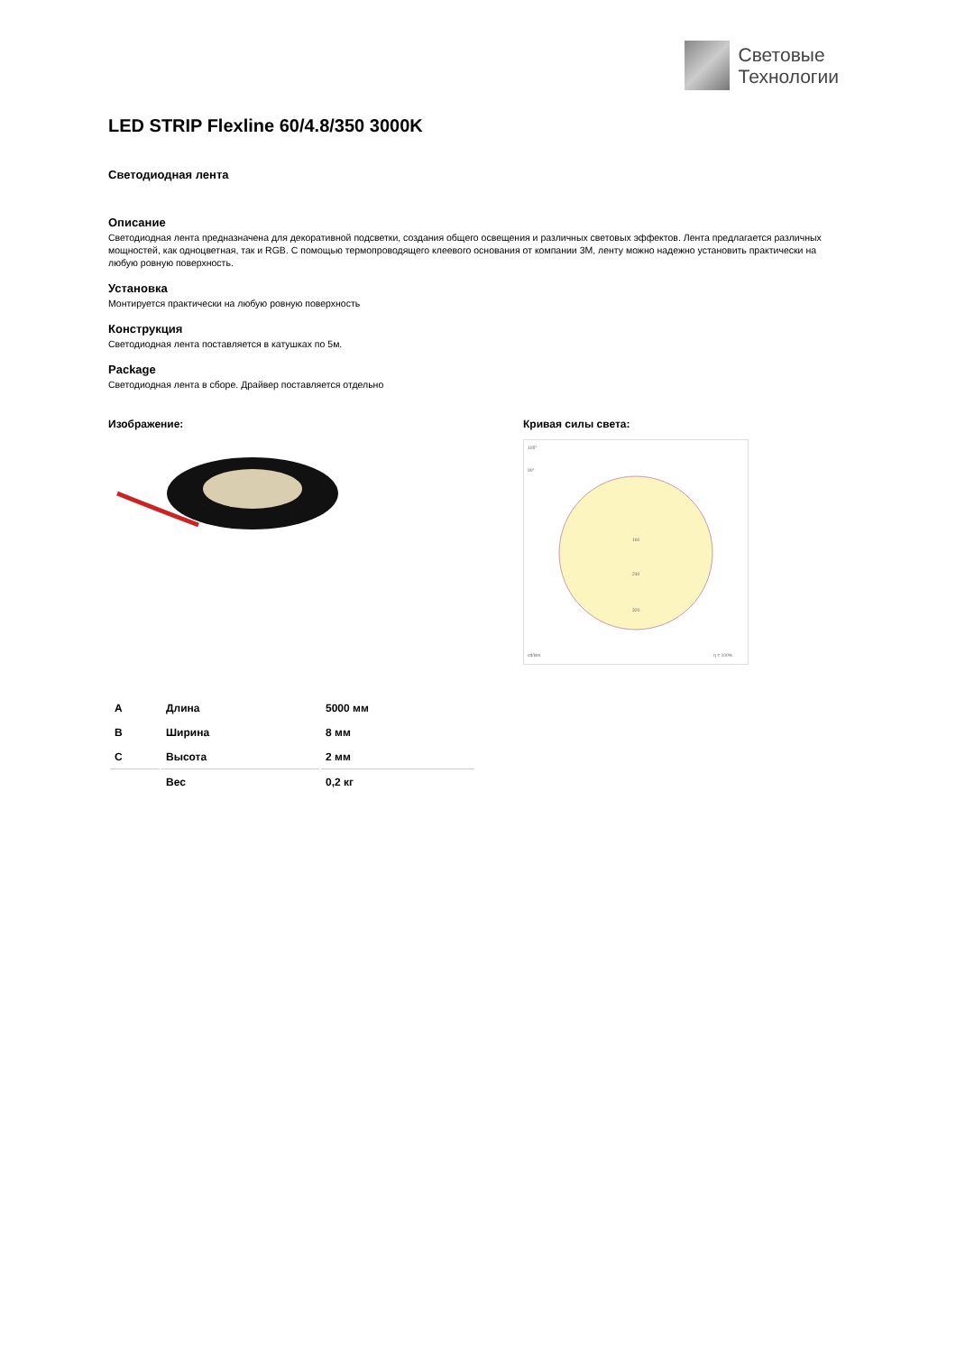Световые
Технологии
LED STRIP Flexline 60/4.8/350 3000K
Светодиодная лента
Описание
Светодиодная лента предназначена для декоративной подсветки, создания общего освещения и различных световых эффектов. Лента предлагается различных мощностей, как одноцветная, так и RGB. С помощью термопроводящего клеевого основания от компании 3M, ленту можно надежно установить практически на любую ровную поверхность.
Установка
Монтируется практически на любую ровную поверхность
Конструкция
Светодиодная лента поставляется в катушках по 5м.
Package
Светодиодная лента в сборе. Драйвер поставляется отдельно
Изображение: Кривая силы света:
105°
90°
160
240
320
cd/klm
η = 100%
| A | Длина | 5000 мм |
| B | Ширина | 8 мм |
| C | Высота | 2 мм |
| | Вес | 0,2 кг |